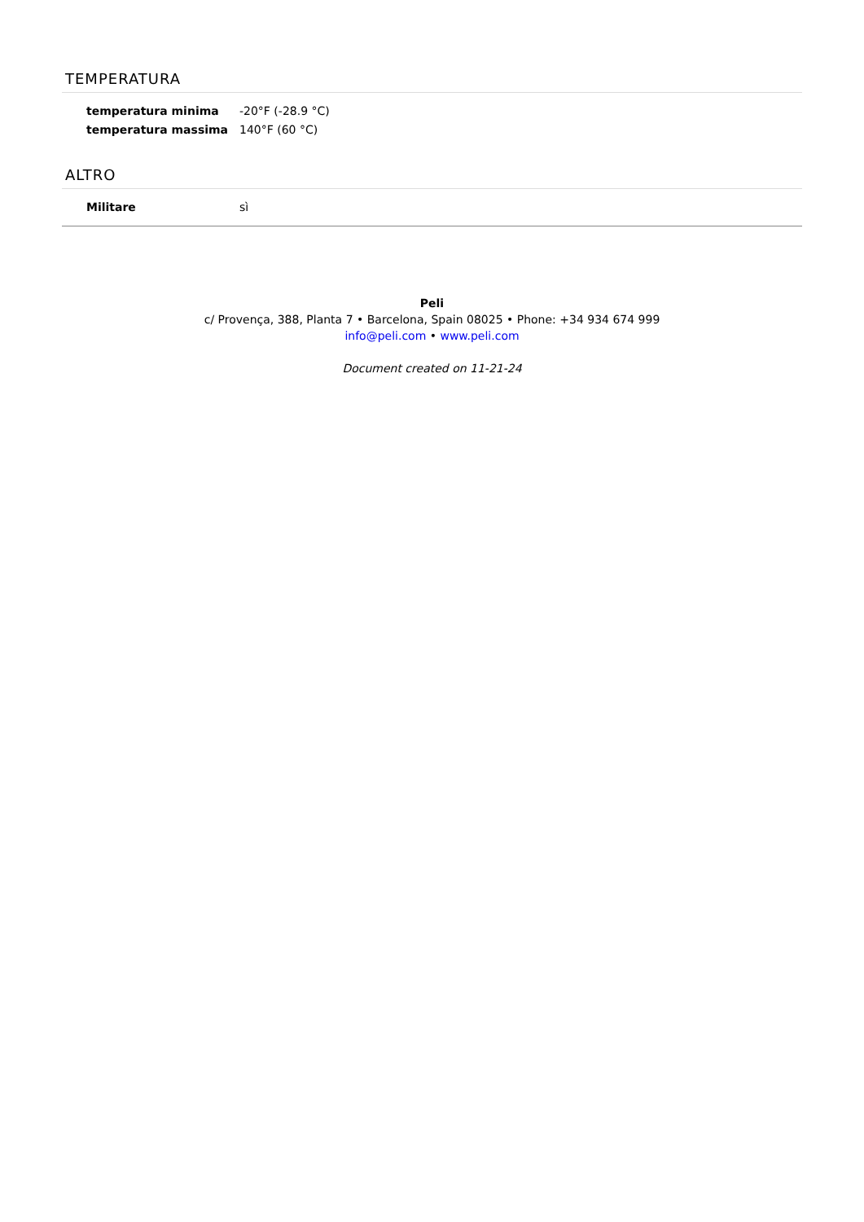TEMPERATURA
| temperatura minima | -20°F (-28.9 °C) |
| temperatura massima | 140°F (60 °C) |
ALTRO
| Militare | sì |
Peli
c/ Provença, 388, Planta 7 • Barcelona, Spain 08025 • Phone: +34 934 674 999
info@peli.com • www.peli.com
Document created on 11-21-24